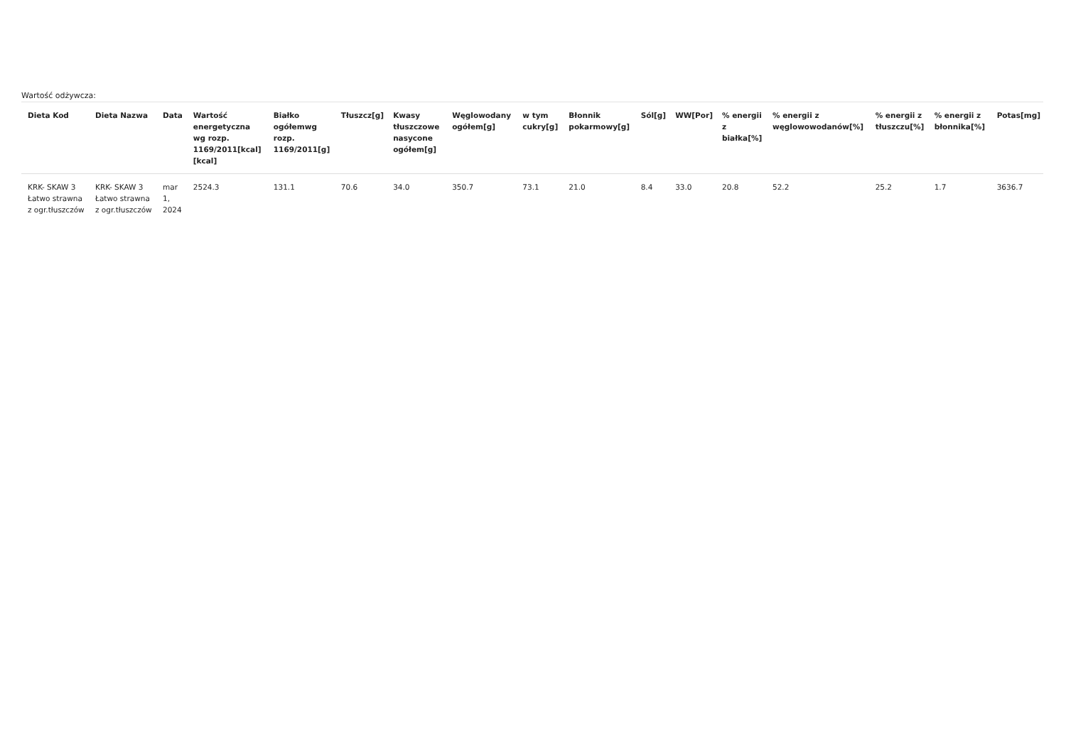Wartość odżywcza:
| Dieta Kod | Dieta Nazwa | Data | Wartość energetyczna wg rozp. 1169/2011[kcal][kcal] | Białko ogółemwg rozp. 1169/2011[g] | Tłuszcz[g] | Kwasy tłuszczowe nasycone ogółem[g] | Węglowodany ogółem[g] | w tym cukry[g] | Błonnik pokarmowy[g] | Sól[g] | WW[Por] | % energii z białka[%] | % energii z węglowowodanów[%] | % energii z tłuszczu[%] | % energii z błonnika[%] | Potas[mg] |
| --- | --- | --- | --- | --- | --- | --- | --- | --- | --- | --- | --- | --- | --- | --- | --- | --- |
| KRK- SKAW 3 Łatwo strawna z ogr.tłuszczów | KRK- SKAW 3 Łatwo strawna z ogr.tłuszczów | mar 1, 2024 | 2524.3 | 131.1 | 70.6 | 34.0 | 350.7 | 73.1 | 21.0 | 8.4 | 33.0 | 20.8 | 52.2 | 25.2 | 1.7 | 3636.7 |